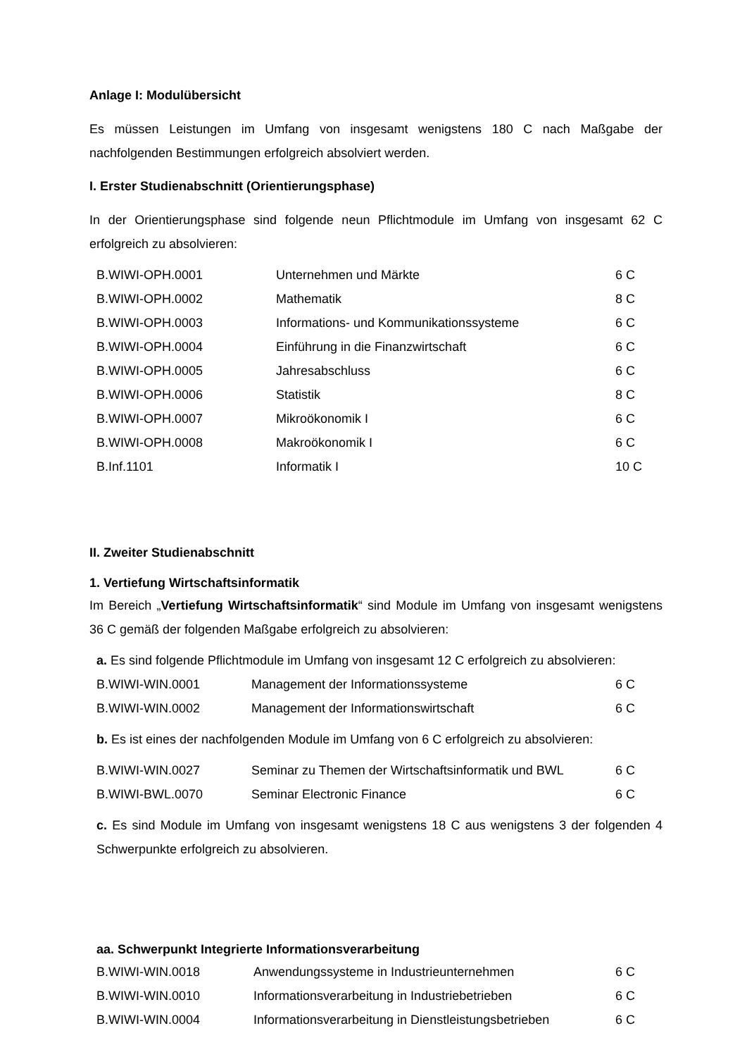Anlage I: Modulübersicht
Es müssen Leistungen im Umfang von insgesamt wenigstens 180 C nach Maßgabe der nachfolgenden Bestimmungen erfolgreich absolviert werden.
I. Erster Studienabschnitt (Orientierungsphase)
In der Orientierungsphase sind folgende neun Pflichtmodule im Umfang von insgesamt 62 C erfolgreich zu absolvieren:
| B.WIWI-OPH.0001 | Unternehmen und Märkte | 6 C |
| B.WIWI-OPH.0002 | Mathematik | 8 C |
| B.WIWI-OPH.0003 | Informations- und Kommunikationssysteme | 6 C |
| B.WIWI-OPH.0004 | Einführung in die Finanzwirtschaft | 6 C |
| B.WIWI-OPH.0005 | Jahresabschluss | 6 C |
| B.WIWI-OPH.0006 | Statistik | 8 C |
| B.WIWI-OPH.0007 | Mikroökonomik I | 6 C |
| B.WIWI-OPH.0008 | Makroökonomik I | 6 C |
| B.Inf.1101 | Informatik I | 10 C |
II. Zweiter Studienabschnitt
1. Vertiefung Wirtschaftsinformatik
Im Bereich „Vertiefung Wirtschaftsinformatik“ sind Module im Umfang von insgesamt wenigstens 36 C gemäß der folgenden Maßgabe erfolgreich zu absolvieren:
a. Es sind folgende Pflichtmodule im Umfang von insgesamt 12 C erfolgreich zu absolvieren:
| B.WIWI-WIN.0001 | Management der Informationssysteme | 6 C |
| B.WIWI-WIN.0002 | Management der Informationswirtschaft | 6 C |
b. Es ist eines der nachfolgenden Module im Umfang von 6 C erfolgreich zu absolvieren:
| B.WIWI-WIN.0027 | Seminar zu Themen der Wirtschaftsinformatik und BWL | 6 C |
| B.WIWI-BWL.0070 | Seminar Electronic Finance | 6 C |
c. Es sind Module im Umfang von insgesamt wenigstens 18 C aus wenigstens 3 der folgenden 4 Schwerpunkte erfolgreich zu absolvieren.
aa. Schwerpunkt Integrierte Informationsverarbeitung
| B.WIWI-WIN.0018 | Anwendungssysteme in Industrieunternehmen | 6 C |
| B.WIWI-WIN.0010 | Informationsverarbeitung in Industriebetrieben | 6 C |
| B.WIWI-WIN.0004 | Informationsverarbeitung in Dienstleistungsbetrieben | 6 C |